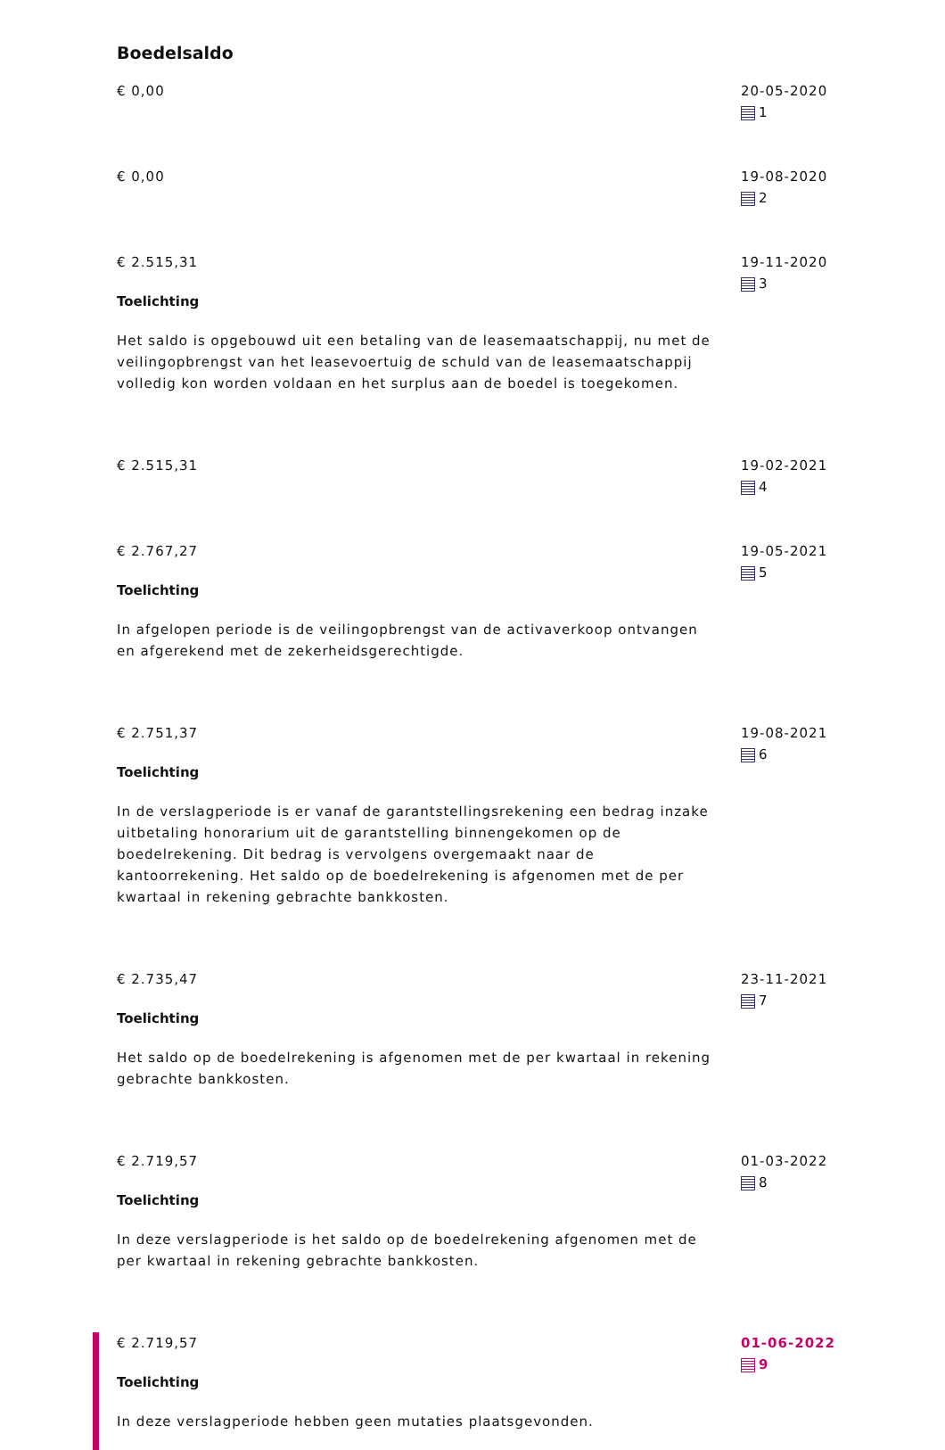Boedelsaldo
€ 0,00 20-05-2020
1
€ 0,00 19-08-2020
2
€ 2.515,31
Toelichting
Het saldo is opgebouwd uit een betaling van de leasemaatschappij, nu met de veilingopbrengst van het leasevoertuig de schuld van de leasemaatschappij volledig kon worden voldaan en het surplus aan de boedel is toegekomen.
19-11-2020
3
€ 2.515,31 19-02-2021
4
€ 2.767,27
Toelichting
In afgelopen periode is de veilingopbrengst van de activaverkoop ontvangen en afgerekend met de zekerheidsgerechtigde.
19-05-2021
5
€ 2.751,37
Toelichting
In de verslagperiode is er vanaf de garantstellingsrekening een bedrag inzake uitbetaling honorarium uit de garantstelling binnengekomen op de boedelrekening. Dit bedrag is vervolgens overgemaakt naar de kantoorrekening. Het saldo op de boedelrekening is afgenomen met de per kwartaal in rekening gebrachte bankkosten.
19-08-2021
6
€ 2.735,47
Toelichting
Het saldo op de boedelrekening is afgenomen met de per kwartaal in rekening gebrachte bankkosten.
23-11-2021
7
€ 2.719,57
Toelichting
In deze verslagperiode is het saldo op de boedelrekening afgenomen met de per kwartaal in rekening gebrachte bankkosten.
01-03-2022
8
€ 2.719,57
Toelichting
In deze verslagperiode hebben geen mutaties plaatsgevonden.
01-06-2022
9